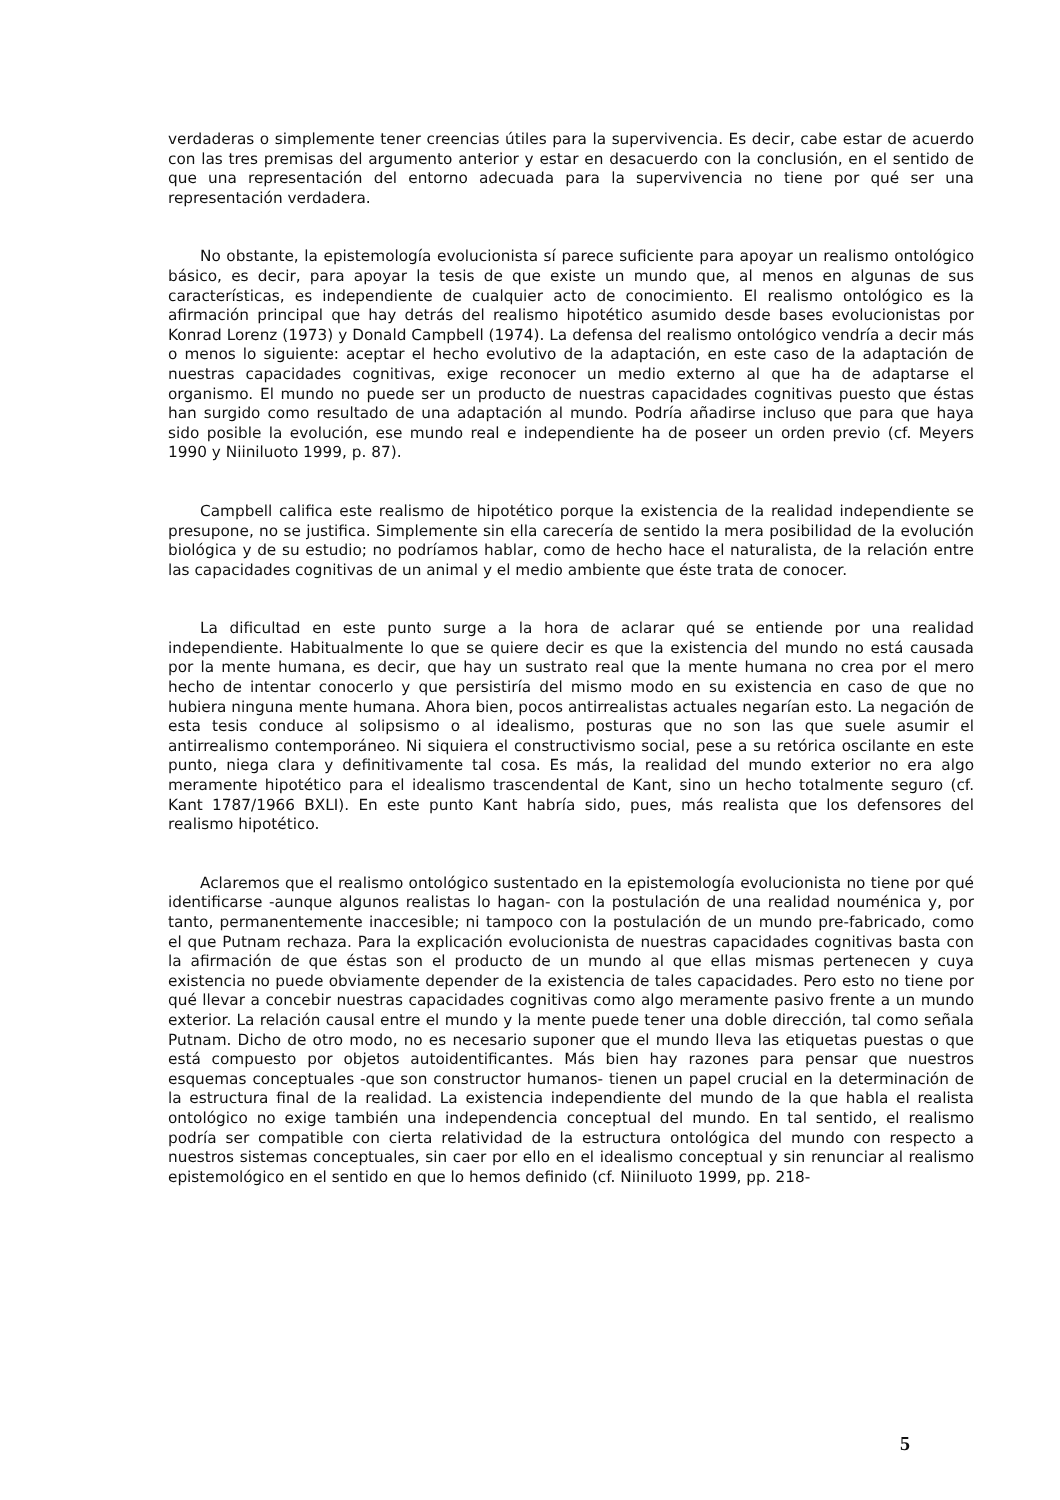verdaderas o simplemente tener creencias útiles para la supervivencia. Es decir, cabe estar de acuerdo con las tres premisas del argumento anterior y estar en desacuerdo con la conclusión, en el sentido de que una representación del entorno adecuada para la supervivencia no tiene por qué ser una representación verdadera.
No obstante, la epistemología evolucionista sí parece suficiente para apoyar un realismo ontológico básico, es decir, para apoyar la tesis de que existe un mundo que, al menos en algunas de sus características, es independiente de cualquier acto de conocimiento. El realismo ontológico es la afirmación principal que hay detrás del realismo hipotético asumido desde bases evolucionistas por Konrad Lorenz (1973) y Donald Campbell (1974). La defensa del realismo ontológico vendría a decir más o menos lo siguiente: aceptar el hecho evolutivo de la adaptación, en este caso de la adaptación de nuestras capacidades cognitivas, exige reconocer un medio externo al que ha de adaptarse el organismo. El mundo no puede ser un producto de nuestras capacidades cognitivas puesto que éstas han surgido como resultado de una adaptación al mundo. Podría añadirse incluso que para que haya sido posible la evolución, ese mundo real e independiente ha de poseer un orden previo (cf. Meyers 1990 y Niiniluoto 1999, p. 87).
Campbell califica este realismo de hipotético porque la existencia de la realidad independiente se presupone, no se justifica. Simplemente sin ella carecería de sentido la mera posibilidad de la evolución biológica y de su estudio; no podríamos hablar, como de hecho hace el naturalista, de la relación entre las capacidades cognitivas de un animal y el medio ambiente que éste trata de conocer.
La dificultad en este punto surge a la hora de aclarar qué se entiende por una realidad independiente. Habitualmente lo que se quiere decir es que la existencia del mundo no está causada por la mente humana, es decir, que hay un sustrato real que la mente humana no crea por el mero hecho de intentar conocerlo y que persistiría del mismo modo en su existencia en caso de que no hubiera ninguna mente humana. Ahora bien, pocos antirrealistas actuales negarían esto. La negación de esta tesis conduce al solipsismo o al idealismo, posturas que no son las que suele asumir el antirrealismo contemporáneo. Ni siquiera el constructivismo social, pese a su retórica oscilante en este punto, niega clara y definitivamente tal cosa. Es más, la realidad del mundo exterior no era algo meramente hipotético para el idealismo trascendental de Kant, sino un hecho totalmente seguro (cf. Kant 1787/1966 BXLI). En este punto Kant habría sido, pues, más realista que los defensores del realismo hipotético.
Aclaremos que el realismo ontológico sustentado en la epistemología evolucionista no tiene por qué identificarse -aunque algunos realistas lo hagan- con la postulación de una realidad nouménica y, por tanto, permanentemente inaccesible; ni tampoco con la postulación de un mundo pre-fabricado, como el que Putnam rechaza. Para la explicación evolucionista de nuestras capacidades cognitivas basta con la afirmación de que éstas son el producto de un mundo al que ellas mismas pertenecen y cuya existencia no puede obviamente depender de la existencia de tales capacidades. Pero esto no tiene por qué llevar a concebir nuestras capacidades cognitivas como algo meramente pasivo frente a un mundo exterior. La relación causal entre el mundo y la mente puede tener una doble dirección, tal como señala Putnam. Dicho de otro modo, no es necesario suponer que el mundo lleva las etiquetas puestas o que está compuesto por objetos autoidentificantes. Más bien hay razones para pensar que nuestros esquemas conceptuales -que son constructor humanos- tienen un papel crucial en la determinación de la estructura final de la realidad. La existencia independiente del mundo de la que habla el realista ontológico no exige también una independencia conceptual del mundo. En tal sentido, el realismo podría ser compatible con cierta relatividad de la estructura ontológica del mundo con respecto a nuestros sistemas conceptuales, sin caer por ello en el idealismo conceptual y sin renunciar al realismo epistemológico en el sentido en que lo hemos definido (cf. Niiniluoto 1999, pp. 218-
5